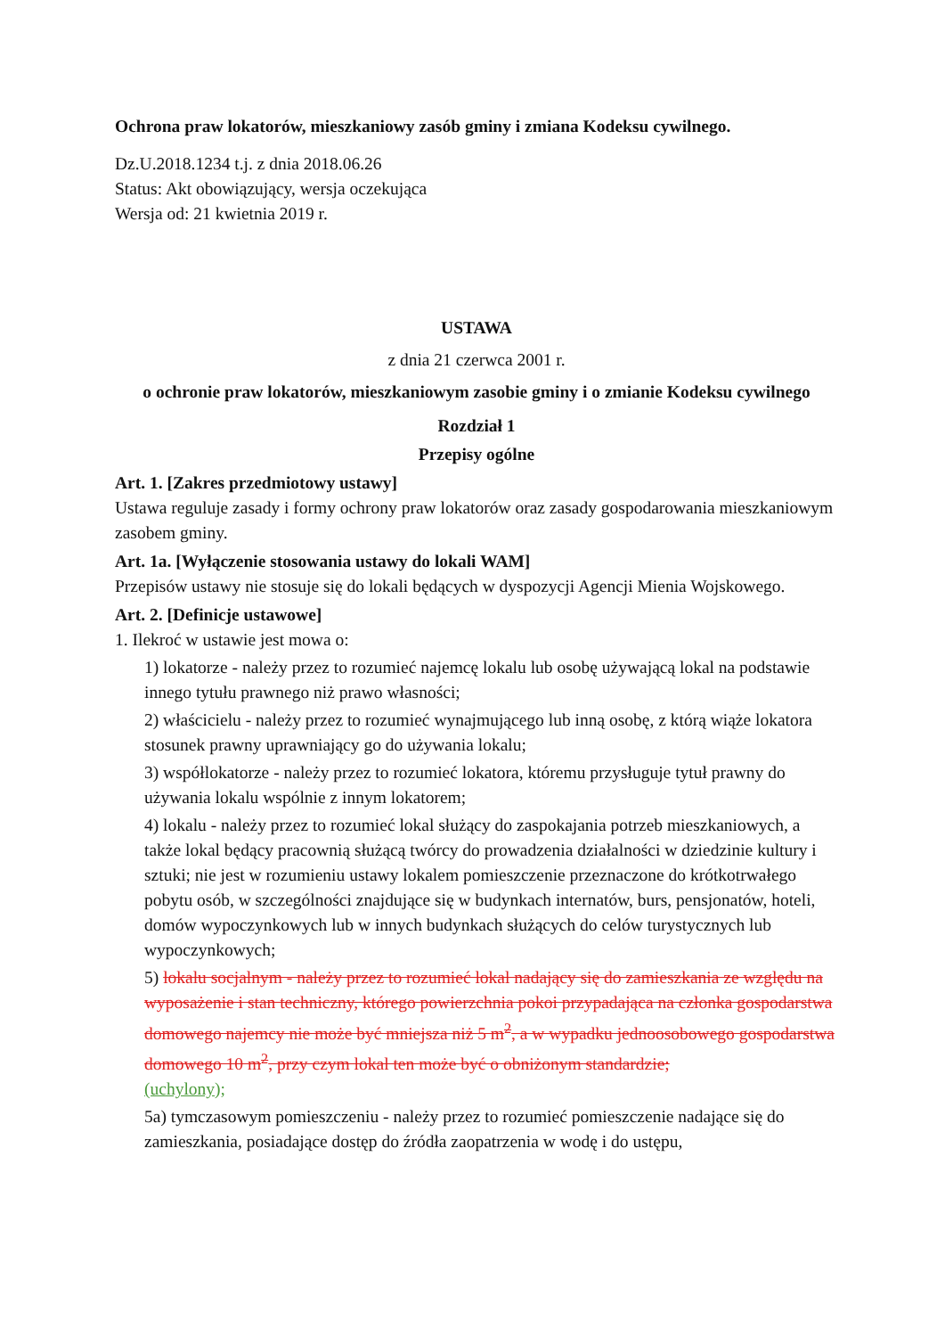Ochrona praw lokatorów, mieszkaniowy zasób gminy i zmiana Kodeksu cywilnego.
Dz.U.2018.1234 t.j. z dnia 2018.06.26
Status: Akt obowiązujący, wersja oczekująca
Wersja od: 21 kwietnia 2019 r.
USTAWA
z dnia 21 czerwca 2001 r.
o ochronie praw lokatorów, mieszkaniowym zasobie gminy i o zmianie Kodeksu cywilnego
Rozdział 1
Przepisy ogólne
Art. 1. [Zakres przedmiotowy ustawy]
Ustawa reguluje zasady i formy ochrony praw lokatorów oraz zasady gospodarowania mieszkaniowym zasobem gminy.
Art. 1a. [Wyłączenie stosowania ustawy do lokali WAM]
Przepisów ustawy nie stosuje się do lokali będących w dyspozycji Agencji Mienia Wojskowego.
Art. 2. [Definicje ustawowe]
1. Ilekroć w ustawie jest mowa o:
1) lokatorze - należy przez to rozumieć najemcę lokalu lub osobę używającą lokal na podstawie innego tytułu prawnego niż prawo własności;
2) właścicielu - należy przez to rozumieć wynajmującego lub inną osobę, z którą wiąże lokatora stosunek prawny uprawniający go do używania lokalu;
3) współlokatorze - należy przez to rozumieć lokatora, któremu przysługuje tytuł prawny do używania lokalu wspólnie z innym lokatorem;
4) lokalu - należy przez to rozumieć lokal służący do zaspokajania potrzeb mieszkaniowych, a także lokal będący pracownią służącą twórcy do prowadzenia działalności w dziedzinie kultury i sztuki; nie jest w rozumieniu ustawy lokalem pomieszczenie przeznaczone do krótkotrwałego pobytu osób, w szczególności znajdujące się w budynkach internatów, burs, pensjonatów, hoteli, domów wypoczynkowych lub w innych budynkach służących do celów turystycznych lub wypoczynkowych;
5) lokalu socjalnym - należy przez to rozumieć lokal nadający się do zamieszkania ze względu na wyposażenie i stan techniczny, którego powierzchnia pokoi przypadająca na członka gospodarstwa domowego najemcy nie może być mniejsza niż 5 m<sup>2</sup>, a w wypadku jednoosobowego gospodarstwa domowego 10 m<sup>2</sup>, przy czym lokal ten może być o obniżonym standardzie;
(uchylony);
5a) tymczasowym pomieszczeniu - należy przez to rozumieć pomieszczenie nadające się do zamieszkania, posiadające dostęp do źródła zaopatrzenia w wodę i do ustępu,